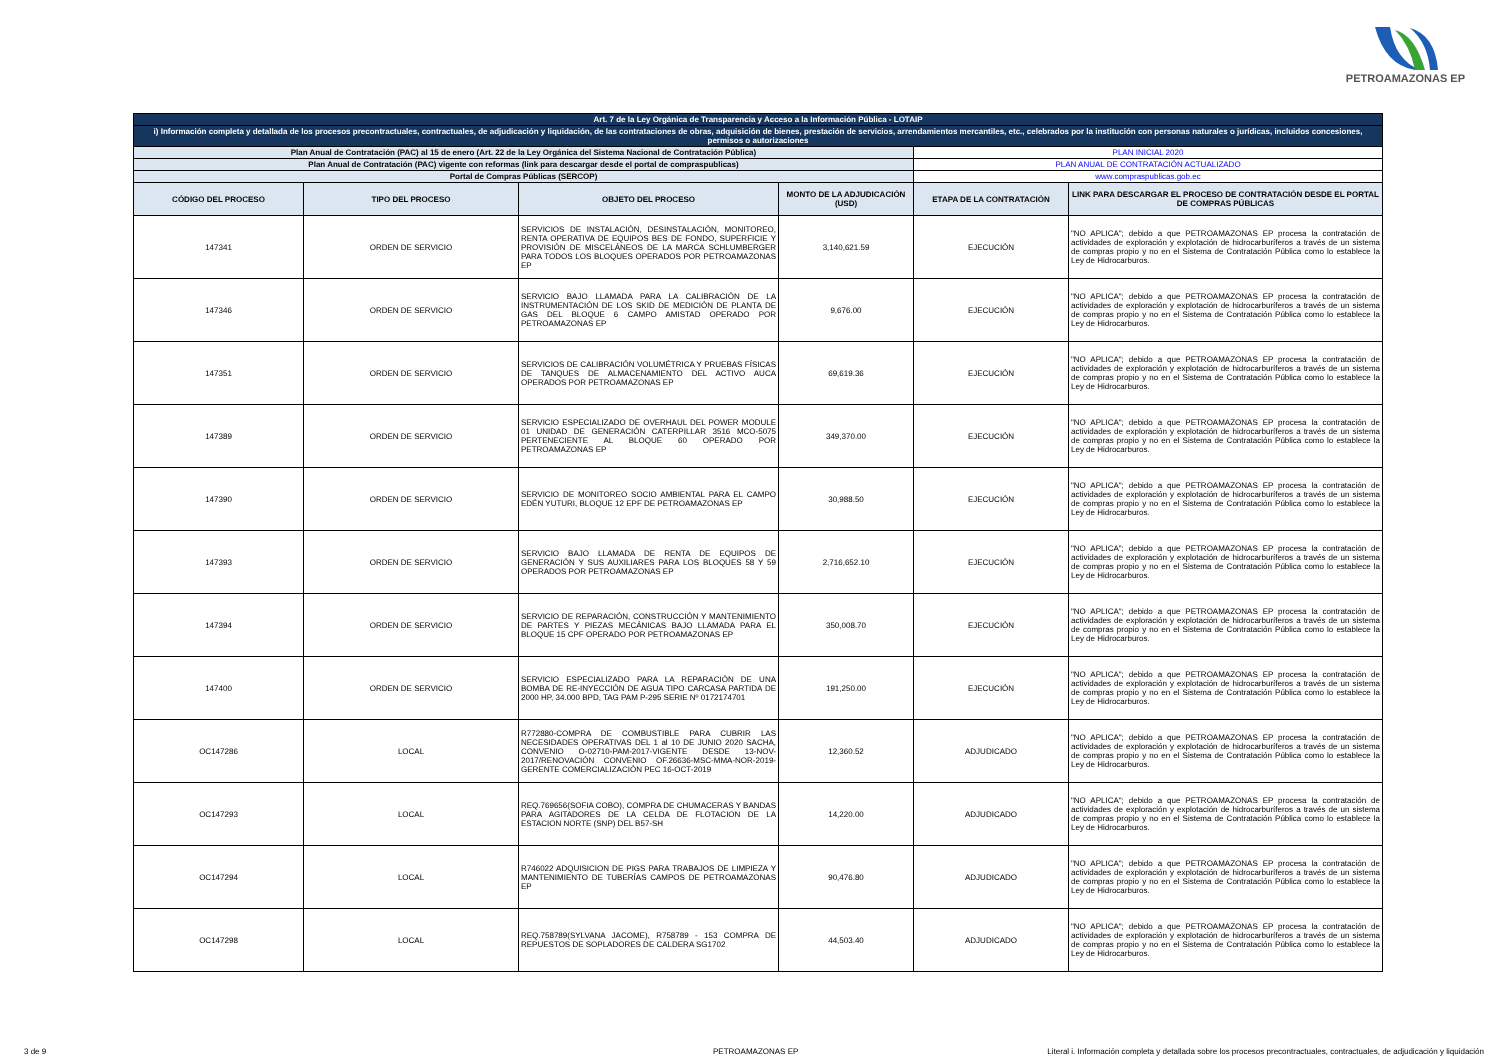PETROAMAZONAS EP
| Art. 7 de la Ley Orgánica de Transparencia y Acceso a la Información Pública - LOTAIP | | | | | |
| i) Información completa y detallada de los procesos precontractuales, contractuales, de adjudicación y liquidación, de las contrataciones de obras, adquisición de bienes, prestación de servicios, arrendamientos mercantiles, etc., celebrados por la institución con personas naturales o jurídicas, incluidos concesiones, permisos o autorizaciones | | | | | |
| Plan Anual de Contratación (PAC) al 15 de enero (Art. 22 de la Ley Orgánica del Sistema Nacional de Contratación Pública) | | | | PLAN INICIAL 2020 | |
| Plan Anual de Contratación (PAC) vigente con reformas (link para descargar desde el portal de compraspublicas) | | | | PLAN ANUAL DE CONTRATACIÓN ACTUALIZADO | |
| Portal de Compras Públicas (SERCOP) | | | | www.compraspublicas.gob.ec | |
| CÓDIGO DEL PROCESO | TIPO DEL PROCESO | OBJETO DEL PROCESO | MONTO DE LA ADJUDICACIÓN (USD) | ETAPA DE LA CONTRATACIÓN | LINK PARA DESCARGAR EL PROCESO DE CONTRATACIÓN DESDE EL PORTAL DE COMPRAS PÚBLICAS |
| 147341 | ORDEN DE SERVICIO | SERVICIOS DE INSTALACIÓN, DESINSTALACIÓN, MONITOREO, RENTA OPERATIVA DE EQUIPOS BES DE FONDO, SUPERFICIE Y PROVISIÓN DE MISCELÁNEOS DE LA MARCA SCHLUMBERGER PARA TODOS LOS BLOQUES OPERADOS POR PETROAMAZONAS EP | 3,140,621.59 | EJECUCIÓN | "NO APLICA"; debido a que PETROAMAZONAS EP procesa la contratación de actividades de exploración y explotación de hidrocarburíferos a través de un sistema de compras propio y no en el Sistema de Contratación Pública como lo establece la Ley de Hidrocarburos. |
| 147346 | ORDEN DE SERVICIO | SERVICIO BAJO LLAMADA PARA LA CALIBRACIÓN DE LA INSTRUMENTACIÓN DE LOS SKID DE MEDICIÓN DE PLANTA DE GAS DEL BLOQUE 6 CAMPO AMISTAD OPERADO POR PETROAMAZONAS EP | 9,676.00 | EJECUCIÓN | "NO APLICA"; debido a que PETROAMAZONAS EP procesa la contratación de actividades de exploración y explotación de hidrocarburíferos a través de un sistema de compras propio y no en el Sistema de Contratación Pública como lo establece la Ley de Hidrocarburos. |
| 147351 | ORDEN DE SERVICIO | SERVICIOS DE CALIBRACIÓN VOLUMÉTRICA Y PRUEBAS FÍSICAS DE TANQUES DE ALMACENAMIENTO DEL ACTIVO AUCA OPERADOS POR PETROAMAZONAS EP | 69,619.36 | EJECUCIÓN | "NO APLICA"; debido a que PETROAMAZONAS EP procesa la contratación de actividades de exploración y explotación de hidrocarburíferos a través de un sistema de compras propio y no en el Sistema de Contratación Pública como lo establece la Ley de Hidrocarburos. |
| 147389 | ORDEN DE SERVICIO | SERVICIO ESPECIALIZADO DE OVERHAUL DEL POWER MODULE 01 UNIDAD DE GENERACIÓN CATERPILLAR 3516 MCO-5075 PERTENECIENTE AL BLOQUE 60 OPERADO POR PETROAMAZONAS EP | 349,370.00 | EJECUCIÓN | "NO APLICA"; debido a que PETROAMAZONAS EP procesa la contratación de actividades de exploración y explotación de hidrocarburíferos a través de un sistema de compras propio y no en el Sistema de Contratación Pública como lo establece la Ley de Hidrocarburos. |
| 147390 | ORDEN DE SERVICIO | SERVICIO DE MONITOREO SOCIO AMBIENTAL PARA EL CAMPO EDÉN YUTURI, BLOQUE 12 EPF DE PETROAMAZONAS EP | 30,988.50 | EJECUCIÓN | "NO APLICA"; debido a que PETROAMAZONAS EP procesa la contratación de actividades de exploración y explotación de hidrocarburíferos a través de un sistema de compras propio y no en el Sistema de Contratación Pública como lo establece la Ley de Hidrocarburos. |
| 147393 | ORDEN DE SERVICIO | SERVICIO BAJO LLAMADA DE RENTA DE EQUIPOS DE GENERACIÓN Y SUS AUXILIARES PARA LOS BLOQUES 58 Y 59 OPERADOS POR PETROAMAZONAS EP | 2,716,652.10 | EJECUCIÓN | "NO APLICA"; debido a que PETROAMAZONAS EP procesa la contratación de actividades de exploración y explotación de hidrocarburíferos a través de un sistema de compras propio y no en el Sistema de Contratación Pública como lo establece la Ley de Hidrocarburos. |
| 147394 | ORDEN DE SERVICIO | SERVICIO DE REPARACIÓN, CONSTRUCCIÓN Y MANTENIMIENTO DE PARTES Y PIEZAS MECÁNICAS BAJO LLAMADA PARA EL BLOQUE 15 CPF OPERADO POR PETROAMAZONAS EP | 350,008.70 | EJECUCIÓN | "NO APLICA"; debido a que PETROAMAZONAS EP procesa la contratación de actividades de exploración y explotación de hidrocarburíferos a través de un sistema de compras propio y no en el Sistema de Contratación Pública como lo establece la Ley de Hidrocarburos. |
| 147400 | ORDEN DE SERVICIO | SERVICIO ESPECIALIZADO PARA LA REPARACIÓN DE UNA BOMBA DE RE-INYECCIÓN DE AGUA TIPO CARCASA PARTIDA DE 2000 HP, 34.000 BPD, TAG PAM P-295 SERIE Nº 0172174701 | 191,250.00 | EJECUCIÓN | "NO APLICA"; debido a que PETROAMAZONAS EP procesa la contratación de actividades de exploración y explotación de hidrocarburíferos a través de un sistema de compras propio y no en el Sistema de Contratación Pública como lo establece la Ley de Hidrocarburos. |
| OC147286 | LOCAL | R772880-COMPRA DE COMBUSTIBLE PARA CUBRIR LAS NECESIDADES OPERATIVAS DEL 1 al 10 DE JUNIO 2020 SACHA, CONVENIO O-02710-PAM-2017-VIGENTE DESDE 13-NOV-2017/RENOVACIÓN CONVENIO OF.26636-MSC-MMA-NOR-2019-GERENTE COMERCIALIZACIÓN PEC 16-OCT-2019 | 12,360.52 | ADJUDICADO | "NO APLICA"; debido a que PETROAMAZONAS EP procesa la contratación de actividades de exploración y explotación de hidrocarburíferos a través de un sistema de compras propio y no en el Sistema de Contratación Pública como lo establece la Ley de Hidrocarburos. |
| OC147293 | LOCAL | REQ.769656(SOFIA COBO), COMPRA DE CHUMACERAS Y BANDAS PARA AGITADORES DE LA CELDA DE FLOTACION DE LA ESTACION NORTE (SNP) DEL B57-SH | 14,220.00 | ADJUDICADO | "NO APLICA"; debido a que PETROAMAZONAS EP procesa la contratación de actividades de exploración y explotación de hidrocarburíferos a través de un sistema de compras propio y no en el Sistema de Contratación Pública como lo establece la Ley de Hidrocarburos. |
| OC147294 | LOCAL | R746022 ADQUISICION DE PIGS PARA TRABAJOS DE LIMPIEZA Y MANTENIMIENTO DE TUBERÍAS CAMPOS DE PETROAMAZONAS EP | 90,476.80 | ADJUDICADO | "NO APLICA"; debido a que PETROAMAZONAS EP procesa la contratación de actividades de exploración y explotación de hidrocarburíferos a través de un sistema de compras propio y no en el Sistema de Contratación Pública como lo establece la Ley de Hidrocarburos. |
| OC147298 | LOCAL | REQ.758789(SYLVANA JACOME), R758789 - 153 COMPRA DE REPUESTOS DE SOPLADORES DE CALDERA SG1702 | 44,503.40 | ADJUDICADO | "NO APLICA"; debido a que PETROAMAZONAS EP procesa la contratación de actividades de exploración y explotación de hidrocarburíferos a través de un sistema de compras propio y no en el Sistema de Contratación Pública como lo establece la Ley de Hidrocarburos. |
3 de 9 PETROAMAZONAS EP Literal i. Información completa y detallada sobre los procesos precontractuales, contractuales, de adjudicación y liquidación